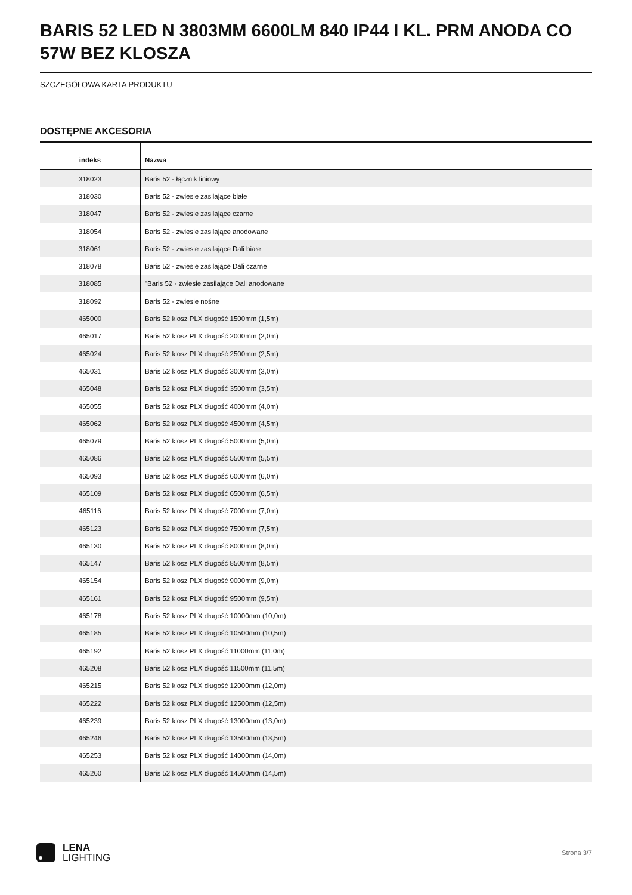BARIS 52 LED N 3803MM 6600LM 840 IP44 I KL. PRM ANODA CO 57W BEZ KLOSZA
SZCZEGÓŁOWA KARTA PRODUKTU
DOSTĘPNE AKCESORIA
| indeks | Nazwa |
| --- | --- |
| 318023 | Baris 52 - łącznik liniowy |
| 318030 | Baris 52 - zwiesie zasilające białe |
| 318047 | Baris 52 - zwiesie zasilające czarne |
| 318054 | Baris 52 - zwiesie zasilające anodowane |
| 318061 | Baris 52 - zwiesie zasilające Dali białe |
| 318078 | Baris 52 - zwiesie zasilające Dali czarne |
| 318085 | "Baris 52 - zwiesie zasilające Dali anodowane |
| 318092 | Baris 52 - zwiesie nośne |
| 465000 | Baris 52 klosz PLX długość 1500mm (1,5m) |
| 465017 | Baris 52 klosz PLX długość 2000mm (2,0m) |
| 465024 | Baris 52 klosz PLX długość 2500mm (2,5m) |
| 465031 | Baris 52 klosz PLX długość 3000mm (3,0m) |
| 465048 | Baris 52 klosz PLX długość 3500mm (3,5m) |
| 465055 | Baris 52 klosz PLX długość 4000mm (4,0m) |
| 465062 | Baris 52 klosz PLX długość 4500mm (4,5m) |
| 465079 | Baris 52 klosz PLX długość 5000mm (5,0m) |
| 465086 | Baris 52 klosz PLX długość 5500mm (5,5m) |
| 465093 | Baris 52 klosz PLX długość 6000mm (6,0m) |
| 465109 | Baris 52 klosz PLX długość 6500mm (6,5m) |
| 465116 | Baris 52 klosz PLX długość 7000mm (7,0m) |
| 465123 | Baris 52 klosz PLX długość 7500mm (7,5m) |
| 465130 | Baris 52 klosz PLX długość 8000mm (8,0m) |
| 465147 | Baris 52 klosz PLX długość 8500mm (8,5m) |
| 465154 | Baris 52 klosz PLX długość 9000mm (9,0m) |
| 465161 | Baris 52 klosz PLX długość 9500mm (9,5m) |
| 465178 | Baris 52 klosz PLX długość 10000mm (10,0m) |
| 465185 | Baris 52 klosz PLX długość 10500mm (10,5m) |
| 465192 | Baris 52 klosz PLX długość 11000mm (11,0m) |
| 465208 | Baris 52 klosz PLX długość 11500mm (11,5m) |
| 465215 | Baris 52 klosz PLX długość 12000mm (12,0m) |
| 465222 | Baris 52 klosz PLX długość 12500mm (12,5m) |
| 465239 | Baris 52 klosz PLX długość 13000mm (13,0m) |
| 465246 | Baris 52 klosz PLX długość 13500mm (13,5m) |
| 465253 | Baris 52 klosz PLX długość 14000mm (14,0m) |
| 465260 | Baris 52 klosz PLX długość 14500mm (14,5m) |
LENA
LIGHTING
Strona 3/7